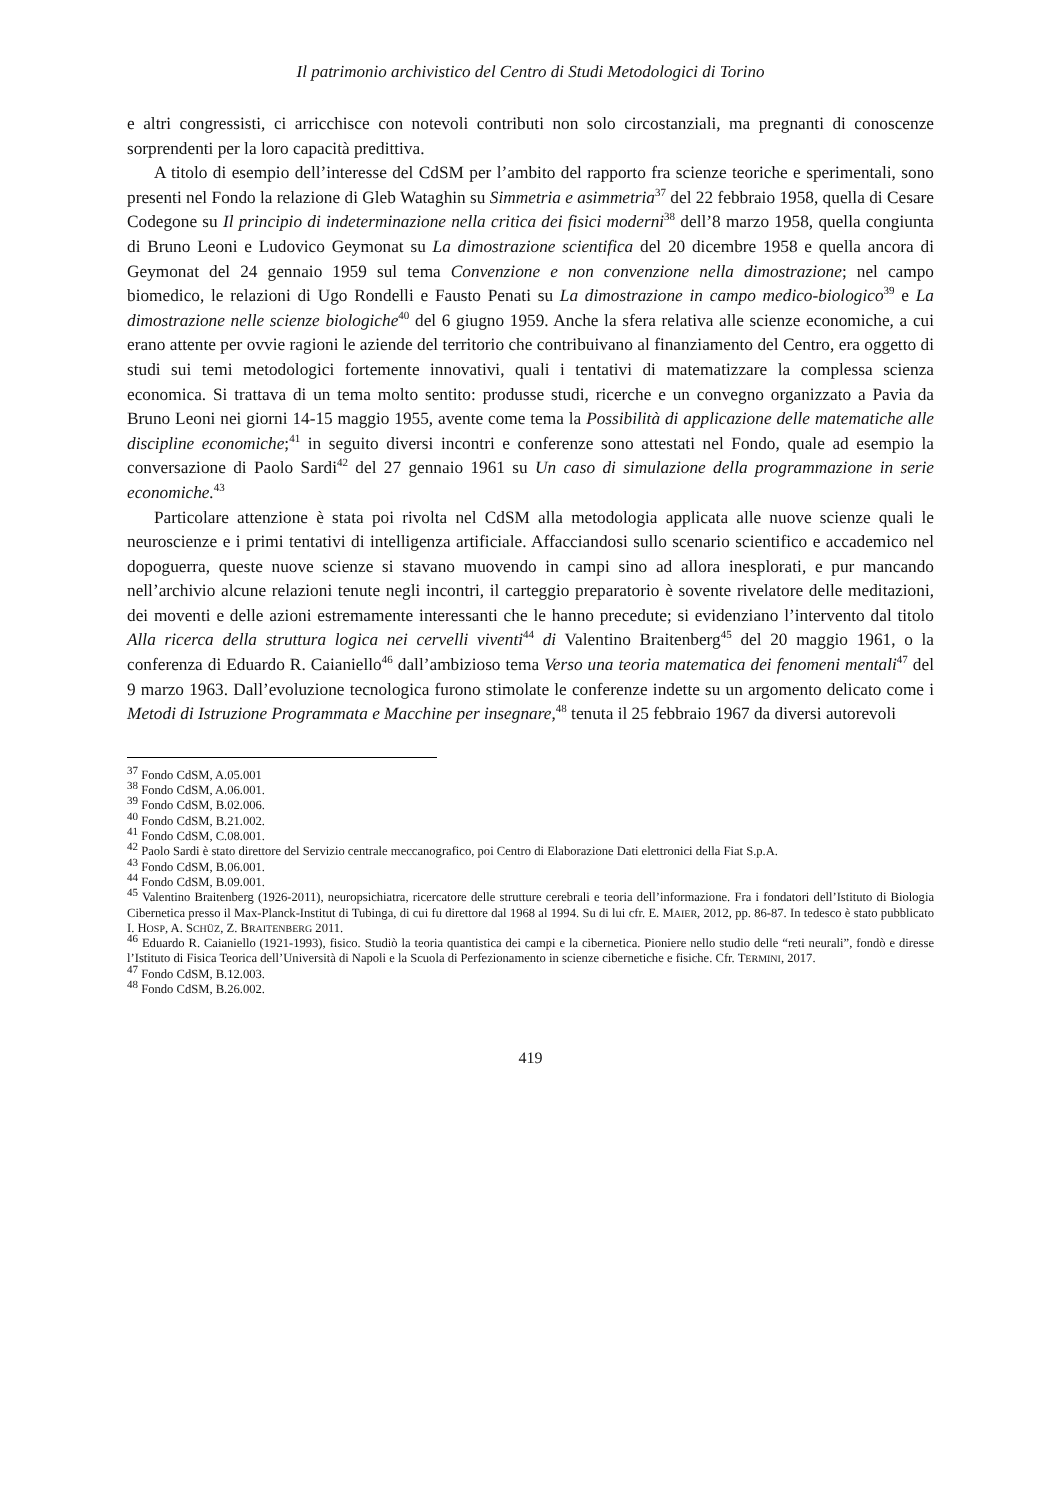Il patrimonio archivistico del Centro di Studi Metodologici di Torino
e altri congressisti, ci arricchisce con notevoli contributi non solo circostanziali, ma pregnanti di conoscenze sorprendenti per la loro capacità predittiva.
A titolo di esempio dell’interesse del CdSM per l’ambito del rapporto fra scienze teoriche e sperimentali, sono presenti nel Fondo la relazione di Gleb Wataghin su Simmetria e asimmetria<sup>37</sup> del 22 febbraio 1958, quella di Cesare Codegone su Il principio di indeterminazione nella critica dei fisici moderni<sup>38</sup> dell’8 marzo 1958, quella congiunta di Bruno Leoni e Ludovico Geymonat su La dimostrazione scientifica del 20 dicembre 1958 e quella ancora di Geymonat del 24 gennaio 1959 sul tema Convenzione e non convenzione nella dimostrazione; nel campo biomedico, le relazioni di Ugo Rondelli e Fausto Penati su La dimostrazione in campo medico-biologico<sup>39</sup> e La dimostrazione nelle scienze biologiche<sup>40</sup> del 6 giugno 1959. Anche la sfera relativa alle scienze economiche, a cui erano attente per ovvie ragioni le aziende del territorio che contribuivano al finanziamento del Centro, era oggetto di studi sui temi metodologici fortemente innovativi, quali i tentativi di matematizzare la complessa scienza economica. Si trattava di un tema molto sentito: produsse studi, ricerche e un convegno organizzato a Pavia da Bruno Leoni nei giorni 14-15 maggio 1955, avente come tema la Possibilità di applicazione delle matematiche alle discipline economiche;<sup>41</sup> in seguito diversi incontri e conferenze sono attestati nel Fondo, quale ad esempio la conversazione di Paolo Sardi<sup>42</sup> del 27 gennaio 1961 su Un caso di simulazione della programmazione in serie economiche.<sup>43</sup>
Particolare attenzione è stata poi rivolta nel CdSM alla metodologia applicata alle nuove scienze quali le neuroscienze e i primi tentativi di intelligenza artificiale. Affacciandosi sullo scenario scientifico e accademico nel dopoguerra, queste nuove scienze si stavano muovendo in campi sino ad allora inesplorati, e pur mancando nell’archivio alcune relazioni tenute negli incontri, il carteggio preparatorio è sovente rivelatore delle meditazioni, dei moventi e delle azioni estremamente interessanti che le hanno precedute; si evidenziano l’intervento dal titolo Alla ricerca della struttura logica nei cervelli viventi<sup>44</sup> di Valentino Braitenberg<sup>45</sup> del 20 maggio 1961, o la conferenza di Eduardo R. Caianiello<sup>46</sup> dall’ambizioso tema Verso una teoria matematica dei fenomeni mentali<sup>47</sup> del 9 marzo 1963. Dall’evoluzione tecnologica furono stimolate le conferenze indette su un argomento delicato come i Metodi di Istruzione Programmata e Macchine per insegnare,<sup>48</sup> tenuta il 25 febbraio 1967 da diversi autorevoli
<sup>37</sup> Fondo CdSM, A.05.001
<sup>38</sup> Fondo CdSM, A.06.001.
<sup>39</sup> Fondo CdSM, B.02.006.
<sup>40</sup> Fondo CdSM, B.21.002.
<sup>41</sup> Fondo CdSM, C.08.001.
<sup>42</sup> Paolo Sardi è stato direttore del Servizio centrale meccanografico, poi Centro di Elaborazione Dati elettronici della Fiat S.p.A.
<sup>43</sup> Fondo CdSM, B.06.001.
<sup>44</sup> Fondo CdSM, B.09.001.
<sup>45</sup> Valentino Braitenberg (1926-2011), neuropsichiatra, ricercatore delle strutture cerebrali e teoria dell’informazione. Fra i fondatori dell’Istituto di Biologia Cibernetica presso il Max-Planck-Institut di Tubinga, di cui fu direttore dal 1968 al 1994. Su di lui cfr. E. MAIER, 2012, pp. 86-87. In tedesco è stato pubblicato I. HOSP, A. SCHÜZ, Z. BRAITENBERG 2011.
<sup>46</sup> Eduardo R. Caianiello (1921-1993), fisico. Studiò la teoria quantistica dei campi e la cibernetica. Pioniere nello studio delle “reti neurali”, fondò e diresse l’Istituto di Fisica Teorica dell’Università di Napoli e la Scuola di Perfezionamento in scienze cibernetiche e fisiche. Cfr. TERMINI, 2017.
<sup>47</sup> Fondo CdSM, B.12.003.
<sup>48</sup> Fondo CdSM, B.26.002.
419